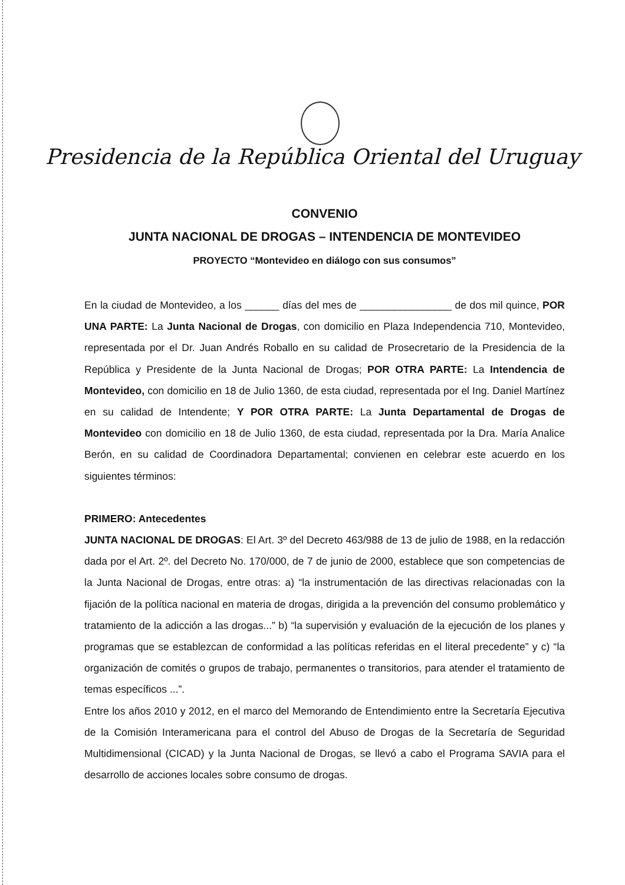Presidencia de la República Oriental del Uruguay
CONVENIO
JUNTA NACIONAL DE DROGAS – INTENDENCIA DE MONTEVIDEO
PROYECTO “Montevideo en diálogo con sus consumos”
En la ciudad de Montevideo, a los ______ días del mes de ________________ de dos mil quince, POR UNA PARTE: La Junta Nacional de Drogas, con domicilio en Plaza Independencia 710, Montevideo, representada por el Dr. Juan Andrés Roballo en su calidad de Prosecretario de la Presidencia de la República y Presidente de la Junta Nacional de Drogas; POR OTRA PARTE: La Intendencia de Montevideo, con domicilio en 18 de Julio 1360, de esta ciudad, representada por el Ing. Daniel Martínez en su calidad de Intendente; Y POR OTRA PARTE: La Junta Departamental de Drogas de Montevideo con domicilio en 18 de Julio 1360, de esta ciudad, representada por la Dra. María Analice Berón, en su calidad de Coordinadora Departamental; convienen en celebrar este acuerdo en los siguientes términos:
PRIMERO: Antecedentes
JUNTA NACIONAL DE DROGAS: El Art. 3º del Decreto 463/988 de 13 de julio de 1988, en la redacción dada por el Art. 2º. del Decreto No. 170/000, de 7 de junio de 2000, establece que son competencias de la Junta Nacional de Drogas, entre otras: a) “la instrumentación de las directivas relacionadas con la fijación de la política nacional en materia de drogas, dirigida a la prevención del consumo problemático y tratamiento de la adicción a las drogas...” b) “la supervisión y evaluación de la ejecución de los planes y programas que se establezcan de conformidad a las políticas referidas en el literal precedente” y c) “la organización de comités o grupos de trabajo, permanentes o transitorios, para atender el tratamiento de temas específicos ...”.
Entre los años 2010 y 2012, en el marco del Memorando de Entendimiento entre la Secretaría Ejecutiva de la Comisión Interamericana para el control del Abuso de Drogas de la Secretaría de Seguridad Multidimensional (CICAD) y la Junta Nacional de Drogas, se llevó a cabo el Programa SAVIA para el desarrollo de acciones locales sobre consumo de drogas.